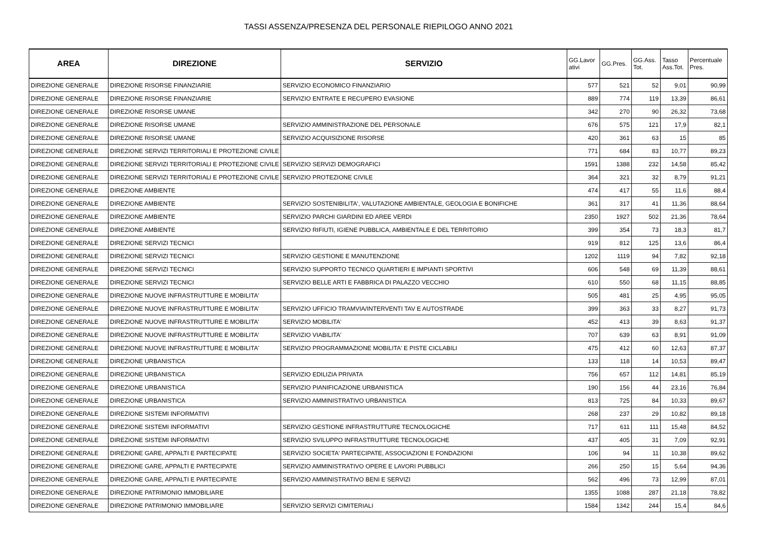TASSI ASSENZA/PRESENZA DEL PERSONALE RIEPILOGO ANNO 2021
| AREA | DIREZIONE | SERVIZIO | GG.Lavor ativi | GG.Pres. | GG.Ass. Tot. | Tasso Ass.Tot. | Percentuale Pres. |
| --- | --- | --- | --- | --- | --- | --- | --- |
| DIREZIONE GENERALE | DIREZIONE RISORSE FINANZIARIE | SERVIZIO ECONOMICO FINANZIARIO | 577 | 521 | 52 | 9,01 | 90,99 |
| DIREZIONE GENERALE | DIREZIONE RISORSE FINANZIARIE | SERVIZIO ENTRATE E RECUPERO EVASIONE | 889 | 774 | 119 | 13,39 | 86,61 |
| DIREZIONE GENERALE | DIREZIONE RISORSE UMANE | | 342 | 270 | 90 | 26,32 | 73,68 |
| DIREZIONE GENERALE | DIREZIONE RISORSE UMANE | SERVIZIO AMMINISTRAZIONE DEL PERSONALE | 676 | 575 | 121 | 17,9 | 82,1 |
| DIREZIONE GENERALE | DIREZIONE RISORSE UMANE | SERVIZIO ACQUISIZIONE RISORSE | 420 | 361 | 63 | 15 | 85 |
| DIREZIONE GENERALE | DIREZIONE SERVIZI TERRITORIALI E PROTEZIONE CIVILE | | 771 | 684 | 83 | 10,77 | 89,23 |
| DIREZIONE GENERALE | DIREZIONE SERVIZI TERRITORIALI E PROTEZIONE CIVILE | SERVIZIO SERVIZI DEMOGRAFICI | 1591 | 1388 | 232 | 14,58 | 85,42 |
| DIREZIONE GENERALE | DIREZIONE SERVIZI TERRITORIALI E PROTEZIONE CIVILE | SERVIZIO PROTEZIONE CIVILE | 364 | 321 | 32 | 8,79 | 91,21 |
| DIREZIONE GENERALE | DIREZIONE AMBIENTE | | 474 | 417 | 55 | 11,6 | 88,4 |
| DIREZIONE GENERALE | DIREZIONE AMBIENTE | SERVIZIO SOSTENIBILITA', VALUTAZIONE AMBIENTALE, GEOLOGIA E BONIFICHE | 361 | 317 | 41 | 11,36 | 88,64 |
| DIREZIONE GENERALE | DIREZIONE AMBIENTE | SERVIZIO PARCHI GIARDINI ED AREE VERDI | 2350 | 1927 | 502 | 21,36 | 78,64 |
| DIREZIONE GENERALE | DIREZIONE AMBIENTE | SERVIZIO RIFIUTI, IGIENE PUBBLICA, AMBIENTALE E DEL TERRITORIO | 399 | 354 | 73 | 18,3 | 81,7 |
| DIREZIONE GENERALE | DIREZIONE SERVIZI TECNICI | | 919 | 812 | 125 | 13,6 | 86,4 |
| DIREZIONE GENERALE | DIREZIONE SERVIZI TECNICI | SERVIZIO GESTIONE E MANUTENZIONE | 1202 | 1119 | 94 | 7,82 | 92,18 |
| DIREZIONE GENERALE | DIREZIONE SERVIZI TECNICI | SERVIZIO SUPPORTO TECNICO QUARTIERI E IMPIANTI SPORTIVI | 606 | 548 | 69 | 11,39 | 88,61 |
| DIREZIONE GENERALE | DIREZIONE SERVIZI TECNICI | SERVIZIO BELLE ARTI E FABBRICA DI PALAZZO VECCHIO | 610 | 550 | 68 | 11,15 | 88,85 |
| DIREZIONE GENERALE | DIREZIONE NUOVE INFRASTRUTTURE E MOBILITA' | | 505 | 481 | 25 | 4,95 | 95,05 |
| DIREZIONE GENERALE | DIREZIONE NUOVE INFRASTRUTTURE E MOBILITA' | SERVIZIO UFFICIO TRAMVIA/INTERVENTI TAV E AUTOSTRADE | 399 | 363 | 33 | 8,27 | 91,73 |
| DIREZIONE GENERALE | DIREZIONE NUOVE INFRASTRUTTURE E MOBILITA' | SERVIZIO MOBILITA' | 452 | 413 | 39 | 8,63 | 91,37 |
| DIREZIONE GENERALE | DIREZIONE NUOVE INFRASTRUTTURE E MOBILITA' | SERVIZIO VIABILITA' | 707 | 639 | 63 | 8,91 | 91,09 |
| DIREZIONE GENERALE | DIREZIONE NUOVE INFRASTRUTTURE E MOBILITA' | SERVIZIO PROGRAMMAZIONE MOBILITA' E PISTE CICLABILI | 475 | 412 | 60 | 12,63 | 87,37 |
| DIREZIONE GENERALE | DIREZIONE URBANISTICA | | 133 | 118 | 14 | 10,53 | 89,47 |
| DIREZIONE GENERALE | DIREZIONE URBANISTICA | SERVIZIO EDILIZIA PRIVATA | 756 | 657 | 112 | 14,81 | 85,19 |
| DIREZIONE GENERALE | DIREZIONE URBANISTICA | SERVIZIO PIANIFICAZIONE URBANISTICA | 190 | 156 | 44 | 23,16 | 76,84 |
| DIREZIONE GENERALE | DIREZIONE URBANISTICA | SERVIZIO AMMINISTRATIVO URBANISTICA | 813 | 725 | 84 | 10,33 | 89,67 |
| DIREZIONE GENERALE | DIREZIONE SISTEMI INFORMATIVI | | 268 | 237 | 29 | 10,82 | 89,18 |
| DIREZIONE GENERALE | DIREZIONE SISTEMI INFORMATIVI | SERVIZIO GESTIONE INFRASTRUTTURE TECNOLOGICHE | 717 | 611 | 111 | 15,48 | 84,52 |
| DIREZIONE GENERALE | DIREZIONE SISTEMI INFORMATIVI | SERVIZIO SVILUPPO INFRASTRUTTURE TECNOLOGICHE | 437 | 405 | 31 | 7,09 | 92,91 |
| DIREZIONE GENERALE | DIREZIONE GARE, APPALTI E PARTECIPATE | SERVIZIO SOCIETA' PARTECIPATE, ASSOCIAZIONI E FONDAZIONI | 106 | 94 | 11 | 10,38 | 89,62 |
| DIREZIONE GENERALE | DIREZIONE GARE, APPALTI E PARTECIPATE | SERVIZIO AMMINISTRATIVO OPERE E LAVORI PUBBLICI | 266 | 250 | 15 | 5,64 | 94,36 |
| DIREZIONE GENERALE | DIREZIONE GARE, APPALTI E PARTECIPATE | SERVIZIO AMMINISTRATIVO BENI E SERVIZI | 562 | 496 | 73 | 12,99 | 87,01 |
| DIREZIONE GENERALE | DIREZIONE PATRIMONIO IMMOBILIARE | | 1355 | 1088 | 287 | 21,18 | 78,82 |
| DIREZIONE GENERALE | DIREZIONE PATRIMONIO IMMOBILIARE | SERVIZIO SERVIZI CIMITERIALI | 1584 | 1342 | 244 | 15,4 | 84,6 |